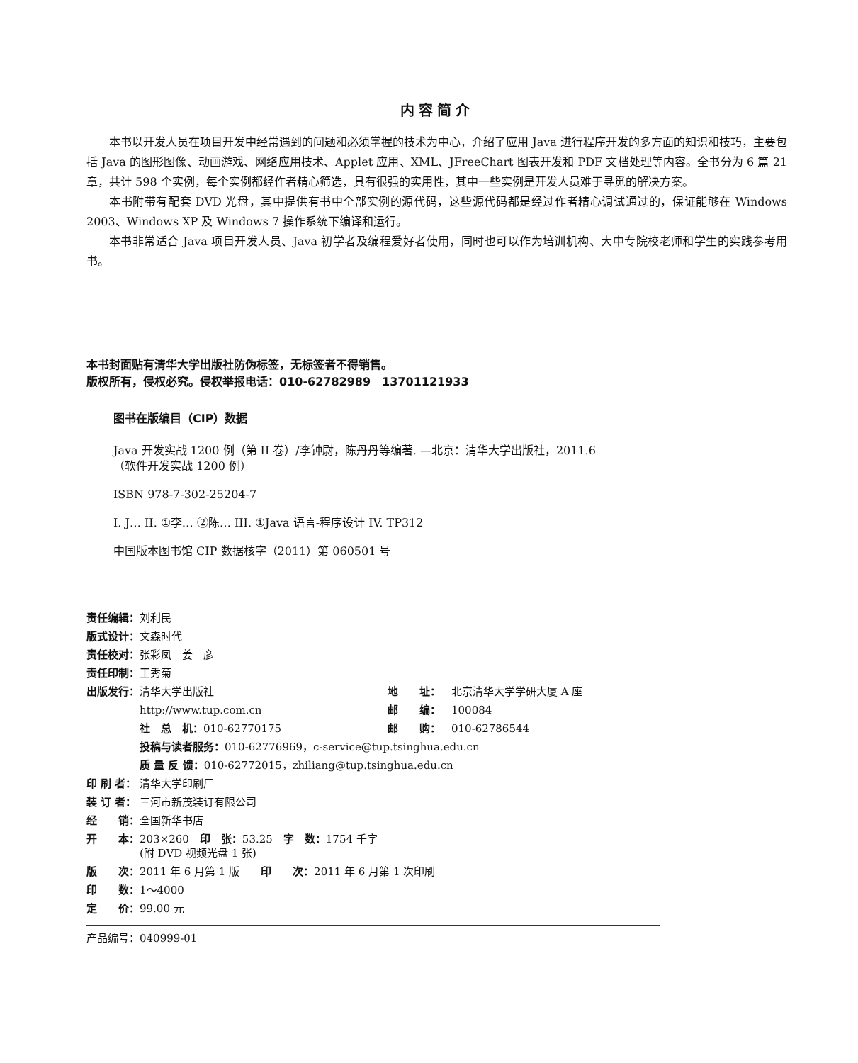内容简介
本书以开发人员在项目开发中经常遇到的问题和必须掌握的技术为中心，介绍了应用 Java 进行程序开发的多方面的知识和技巧，主要包括 Java 的图形图像、动画游戏、网络应用技术、Applet 应用、XML、JFreeChart 图表开发和 PDF 文档处理等内容。全书分为 6 篇 21 章，共计 598 个实例，每个实例都经作者精心筛选，具有很强的实用性，其中一些实例是开发人员难于寻觅的解决方案。
本书附带有配套 DVD 光盘，其中提供有书中全部实例的源代码，这些源代码都是经过作者精心调试通过的，保证能够在 Windows 2003、Windows XP 及 Windows 7 操作系统下编译和运行。
本书非常适合 Java 项目开发人员、Java 初学者及编程爱好者使用，同时也可以作为培训机构、大中专院校老师和学生的实践参考用书。
本书封面贴有清华大学出版社防伪标签，无标签者不得销售。
版权所有，侵权必究。侵权举报电话：010-62782989　13701121933
图书在版编目（CIP）数据
Java 开发实战 1200 例（第 II 卷）/李钟尉，陈丹丹等编著. —北京：清华大学出版社，2011.6
（软件开发实战 1200 例）
ISBN 978-7-302-25204-7
I. J… II. ①李… ②陈… III. ①Java 语言-程序设计 IV. TP312
中国版本图书馆 CIP 数据核字（2011）第 060501 号
| 责任编辑： | 刘利民 | | |
| 版式设计： | 文森时代 | | |
| 责任校对： | 张彩凤 姜 彦 | | |
| 责任印制： | 王秀菊 | | |
| 出版发行： | 清华大学出版社 | 地 址： | 北京清华大学学研大厦 A 座 |
| | http://www.tup.com.cn | 邮 编： | 100084 |
| | 社 总 机： 010-62770175 | 邮 购： | 010-62786544 |
| | 投稿与读者服务： 010-62776969，c-service@tup.tsinghua.edu.cn | | |
| | 质 量 反 馈： 010-62772015，zhiliang@tup.tsinghua.edu.cn | | |
| 印 刷 者： | 清华大学印刷厂 | | |
| 装 订 者： | 三河市新茂装订有限公司 | | |
| 经 销： | 全国新华书店 | | |
| 开 本： | 203×260 印 张： 53.25 字 数： 1754 千字 (附 DVD 视频光盘 1 张) | | |
| 版 次： | 2011 年 6 月第 1 版 印 次： 2011 年 6 月第 1 次印刷 | | |
| 印 数： | 1～4000 | | |
| 定 价： | 99.00 元 | | |
产品编号：040999-01